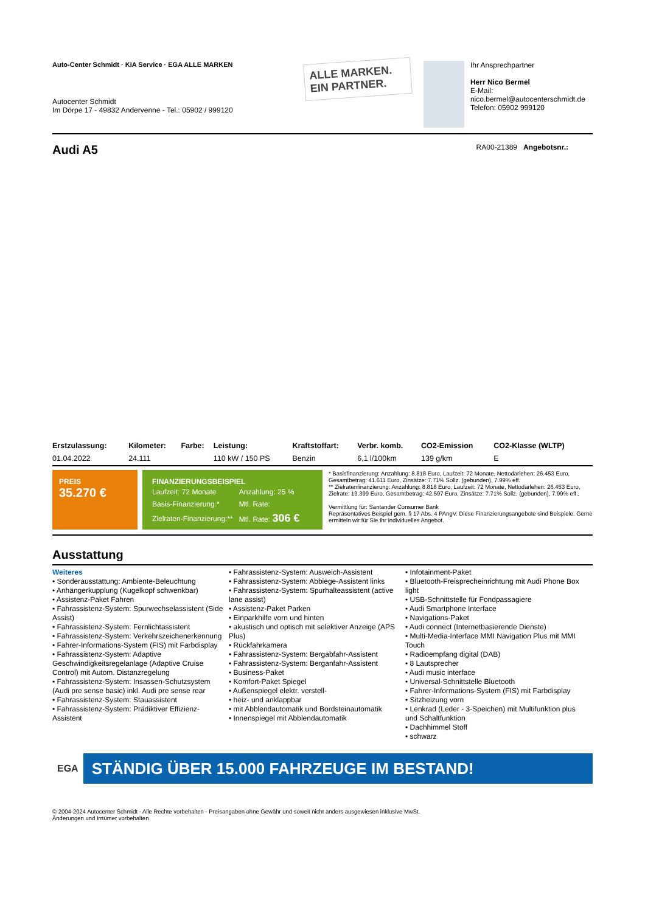Auto-Center Schmidt · KIA Service · EGA ALLE MARKEN
Autocenter Schmidt
Im Dörpe 17 - 49832 Andervenne - Tel.: 05902 / 999120
ALLE MARKEN.
EIN PARTNER.
Ihr Ansprechpartner
Herr Nico Bermel
E-Mail: nico.bermel@autocenterschmidt.de
Telefon: 05902 999120
Audi A5
RA00-21389 Angebotsnr.:
| Erstzulassung: | Kilometer: | Farbe: | Leistung: | Kraftstoffart: | Verbr. komb. | CO2-Emission | CO2-Klasse (WLTP) |
| --- | --- | --- | --- | --- | --- | --- | --- |
| 01.04.2022 | 24.111 | | 110 kW / 150 PS | Benzin | 6,1 l/100km | 139 g/km | E |
PREIS
35.270 €
FINANZIERUNGSBEISPIEL
| Laufzeit: 72 Monate | Anzahlung: 25 % |
| Basis-Finanzierung:* | Mtl. Rate: |
| Zielraten-Finanzierung:** | Mtl. Rate: 306 € |
* Basisfinanzierung: Anzahlung: 8.818 Euro, Laufzeit: 72 Monate, Nettodarlehen: 26.453 Euro, Gesamtbetrag: 41.611 Euro, Zinsätze: 7.71% Sollz. (gebunden), 7.99% eff.
** Zielratenfinanzierung: Anzahlung: 8.818 Euro, Laufzeit: 72 Monate, Nettodarlehen: 26.453 Euro, Zielrate: 19.399 Euro, Gesamtbetrag: 42.597 Euro, Zinsätze: 7.71% Sollz. (gebunden), 7.99% eff.,
Vermittlung für: Santander Consumer Bank
Repräsentatives Beispiel gem. § 17 Abs. 4 PAngV. Diese Finanzierungsangebote sind Beispiele. Gerne ermitteln wir für Sie Ihr individuelles Angebot.
Ausstattung
Weiteres
• Sonderausstattung: Ambiente-Beleuchtung
• Anhängerkupplung (Kugelkopf schwenkbar)
• Assistenz-Paket Fahren
• Fahrassistenz-System: Spurwechselassistent (Side Assist)
• Fahrassistenz-System: Fernlichtassistent
• Fahrassistenz-System: Verkehrszeichenerkennung
• Fahrer-Informations-System (FIS) mit Farbdisplay
• Fahrassistenz-System: Adaptive Geschwindigkeitsregelanlage (Adaptive Cruise Control) mit Autom. Distanzregelung
• Fahrassistenz-System: Insassen-Schutzsystem (Audi pre sense basic) inkl. Audi pre sense rear
• Fahrassistenz-System: Stauassistent
• Fahrassistenz-System: Prädiktiver Effizienz-Assistent
• Fahrassistenz-System: Ausweich-Assistent
• Fahrassistenz-System: Abbiege-Assistent links
• Fahrassistenz-System: Spurhalteassistent (active lane assist)
• Assistenz-Paket Parken
• Einparkhilfe vorn und hinten
• akustisch und optisch mit selektiver Anzeige (APS Plus)
• Rückfahrkamera
• Fahrassistenz-System: Bergabfahr-Assistent
• Fahrassistenz-System: Berganfahr-Assistent
• Business-Paket
• Komfort-Paket Spiegel
• Außenspiegel elektr. verstell-
• heiz- und anklappbar
• mit Abblendautomatik und Bordsteinautomatik
• Innenspiegel mit Abblendautomatik
• Infotainment-Paket
• Bluetooth-Freisprecheinrichtung mit Audi Phone Box light
• USB-Schnittstelle für Fondpassagiere
• Audi Smartphone Interface
• Navigations-Paket
• Audi connect (Internetbasierende Dienste)
• Multi-Media-Interface MMI Navigation Plus mit MMI Touch
• Radioempfang digital (DAB)
• 8 Lautsprecher
• Audi music interface
• Universal-Schnittstelle Bluetooth
• Fahrer-Informations-System (FIS) mit Farbdisplay
• Sitzheizung vorn
• Lenkrad (Leder - 3-Speichen) mit Multifunktion plus und Schaltfunktion
• Dachhimmel Stoff
• schwarz
EGA STÄNDIG ÜBER 15.000 FAHRZEUGE IM BESTAND!
© 2004-2024 Autocenter Schmidt - Alle Rechte vorbehalten - Preisangaben ohne Gewähr und soweit nicht anders ausgewiesen inklusive MwSt.
Änderungen und Irrtümer vorbehalten